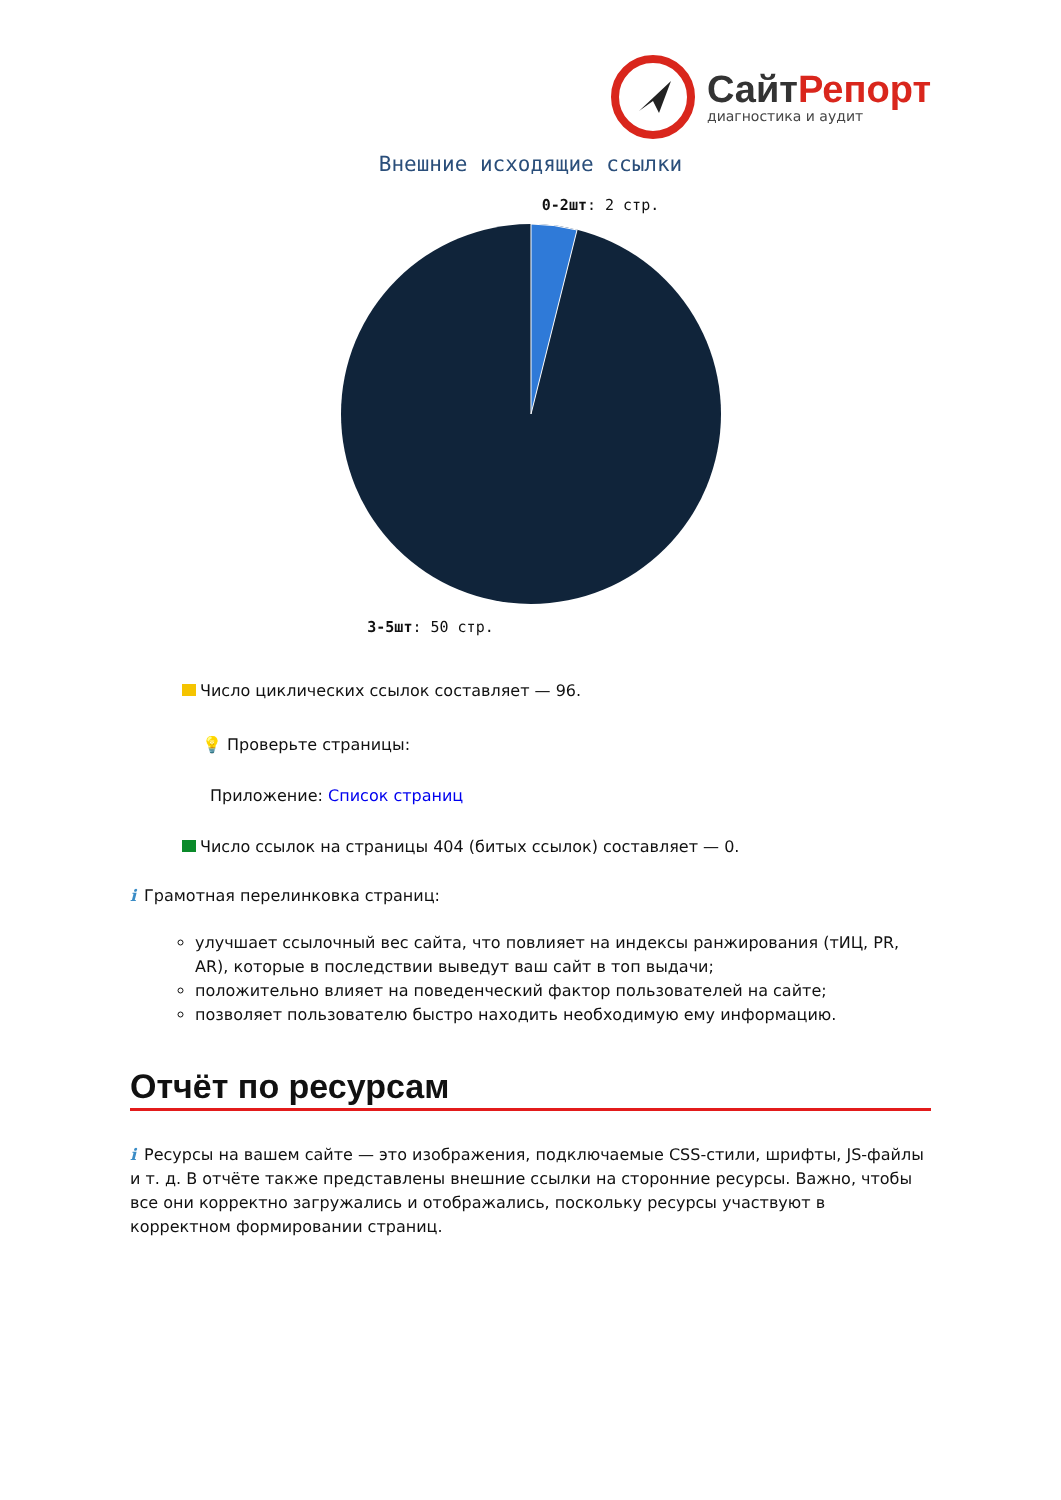СайтРепорт
диагностика и аудит
Внешние исходящие ссылки
0-2шт: 2 стр.
3-5шт: 50 стр.
Число циклических ссылок составляет — 96.
💡 Проверьте страницы:
Приложение: Список страниц
Число ссылок на страницы 404 (битых ссылок) составляет — 0.
i Грамотная перелинковка страниц:
улучшает ссылочный вес сайта, что повлияет на индексы ранжирования (тИЦ, PR, AR), которые в последствии выведут ваш сайт в топ выдачи;
положительно влияет на поведенческий фактор пользователей на сайте;
позволяет пользователю быстро находить необходимую ему информацию.
Отчёт по ресурсам
i Ресурсы на вашем сайте — это изображения, подключаемые CSS-стили, шрифты, JS-файлы и т. д. В отчёте также представлены внешние ссылки на сторонние ресурсы. Важно, чтобы все они корректно загружались и отображались, поскольку ресурсы участвуют в корректном формировании страниц.